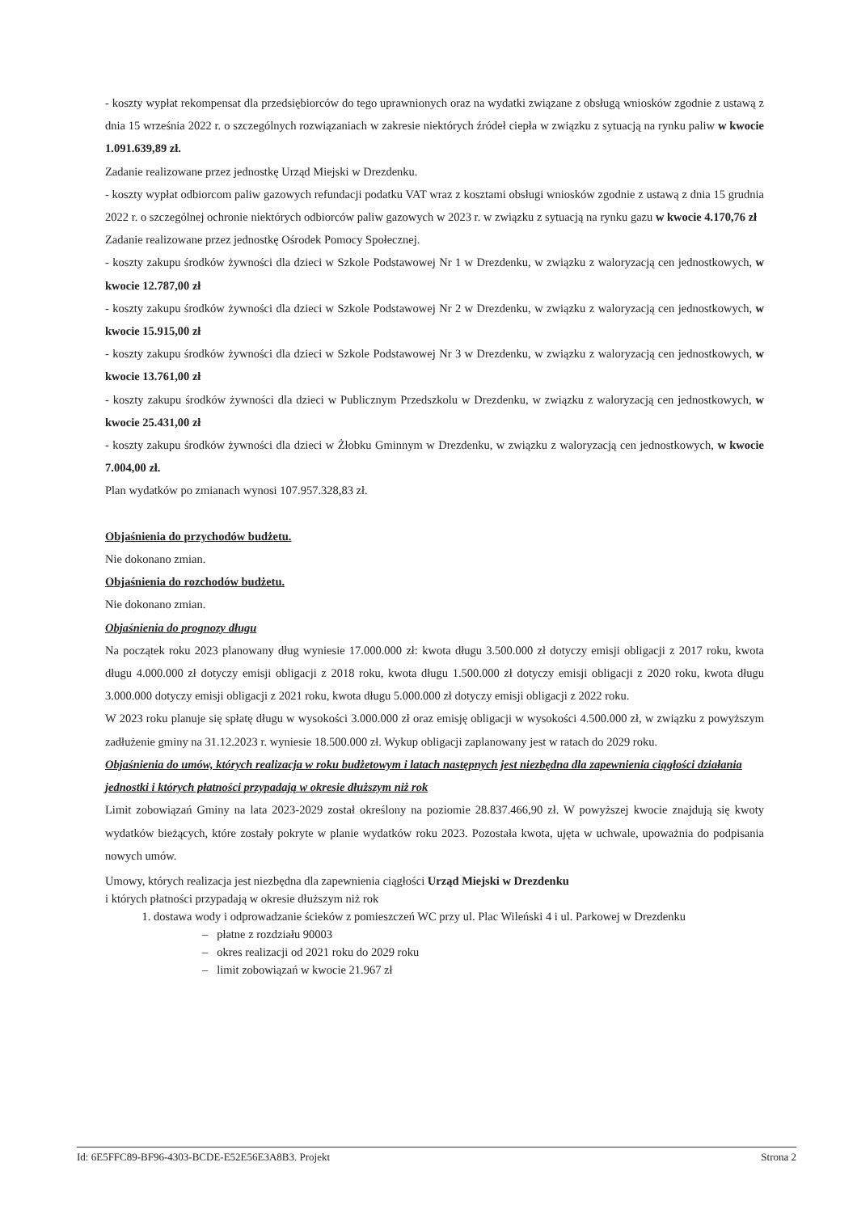- koszty wypłat rekompensat dla przedsiębiorców do tego uprawnionych oraz na wydatki związane z obsługą wniosków zgodnie z ustawą z dnia 15 września 2022 r. o szczególnych rozwiązaniach w zakresie niektórych źródeł ciepła w związku z sytuacją na rynku paliw w kwocie 1.091.639,89 zł.
Zadanie realizowane przez jednostkę Urząd Miejski w Drezdenku.
- koszty wypłat odbiorcom paliw gazowych refundacji podatku VAT wraz z kosztami obsługi wniosków zgodnie z ustawą z dnia 15 grudnia 2022 r. o szczególnej ochronie niektórych odbiorców paliw gazowych w 2023 r. w związku z sytuacją na rynku gazu w kwocie 4.170,76 zł
Zadanie realizowane przez jednostkę Ośrodek Pomocy Społecznej.
- koszty zakupu środków żywności dla dzieci w Szkole Podstawowej Nr 1 w Drezdenku, w związku z waloryzacją cen jednostkowych, w kwocie 12.787,00 zł
- koszty zakupu środków żywności dla dzieci w Szkole Podstawowej Nr 2 w Drezdenku, w związku z waloryzacją cen jednostkowych, w kwocie 15.915,00 zł
- koszty zakupu środków żywności dla dzieci w Szkole Podstawowej Nr 3 w Drezdenku, w związku z waloryzacją cen jednostkowych, w kwocie 13.761,00 zł
- koszty zakupu środków żywności dla dzieci w Publicznym Przedszkolu w Drezdenku, w związku z waloryzacją cen jednostkowych, w kwocie 25.431,00 zł
- koszty zakupu środków żywności dla dzieci w Żłobku Gminnym w Drezdenku, w związku z waloryzacją cen jednostkowych, w kwocie 7.004,00 zł.
Plan wydatków po zmianach wynosi 107.957.328,83 zł.
Objaśnienia do przychodów budżetu.
Nie dokonano zmian.
Objaśnienia do rozchodów budżetu.
Nie dokonano zmian.
Objaśnienia do prognozy długu
Na początek roku 2023 planowany dług wyniesie 17.000.000 zł: kwota długu 3.500.000 zł dotyczy emisji obligacji z 2017 roku, kwota długu 4.000.000 zł dotyczy emisji obligacji z 2018 roku, kwota długu 1.500.000 zł dotyczy emisji obligacji z 2020 roku, kwota długu 3.000.000 dotyczy emisji obligacji z 2021 roku, kwota długu 5.000.000 zł dotyczy emisji obligacji z 2022 roku.
W 2023 roku planuje się spłatę długu w wysokości 3.000.000 zł oraz emisję obligacji w wysokości 4.500.000 zł, w związku z powyższym zadłużenie gminy na 31.12.2023 r. wyniesie 18.500.000 zł. Wykup obligacji zaplanowany jest w ratach do 2029 roku.
Objaśnienia do umów, których realizacja w roku budżetowym i latach następnych jest niezbędna dla zapewnienia ciągłości działania jednostki i których płatności przypadają w okresie dłuższym niż rok
Limit zobowiązań Gminy na lata 2023-2029 został określony na poziomie 28.837.466,90 zł. W powyższej kwocie znajdują się kwoty wydatków bieżących, które zostały pokryte w planie wydatków roku 2023. Pozostała kwota, ujęta w uchwale, upoważnia do podpisania nowych umów.
Umowy, których realizacja jest niezbędna dla zapewnienia ciągłości Urząd Miejski w Drezdenku
i których płatności przypadają w okresie dłuższym niż rok
1. dostawa wody i odprowadzanie ścieków z pomieszczeń WC przy ul. Plac Wileński 4 i ul. Parkowej w Drezdenku
– płatne z rozdziału 90003
– okres realizacji od 2021 roku do 2029 roku
– limit zobowiązań w kwocie 21.967 zł
Id: 6E5FFC89-BF96-4303-BCDE-E52E56E3A8B3. Projekt Strona 2